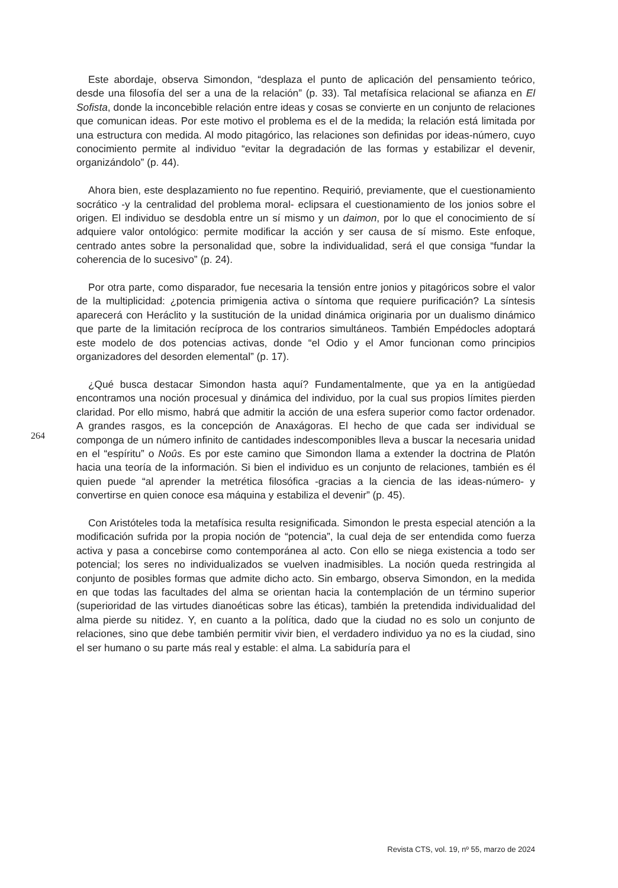Este abordaje, observa Simondon, “desplaza el punto de aplicación del pensamiento teórico, desde una filosofía del ser a una de la relación” (p. 33). Tal metafísica relacional se afianza en El Sofista, donde la inconcebible relación entre ideas y cosas se convierte en un conjunto de relaciones que comunican ideas. Por este motivo el problema es el de la medida; la relación está limitada por una estructura con medida. Al modo pitagórico, las relaciones son definidas por ideas-número, cuyo conocimiento permite al individuo “evitar la degradación de las formas y estabilizar el devenir, organizándolo” (p. 44).
Ahora bien, este desplazamiento no fue repentino. Requirió, previamente, que el cuestionamiento socrático -y la centralidad del problema moral- eclipsara el cuestionamiento de los jonios sobre el origen. El individuo se desdobla entre un sí mismo y un daimon, por lo que el conocimiento de sí adquiere valor ontológico: permite modificar la acción y ser causa de sí mismo. Este enfoque, centrado antes sobre la personalidad que, sobre la individualidad, será el que consiga “fundar la coherencia de lo sucesivo” (p. 24).
Por otra parte, como disparador, fue necesaria la tensión entre jonios y pitagóricos sobre el valor de la multiplicidad: ¿potencia primigenia activa o síntoma que requiere purificación? La síntesis aparecerá con Heráclito y la sustitución de la unidad dinámica originaria por un dualismo dinámico que parte de la limitación recíproca de los contrarios simultáneos. También Empédocles adoptará este modelo de dos potencias activas, donde “el Odio y el Amor funcionan como principios organizadores del desorden elemental” (p. 17).
¿Qué busca destacar Simondon hasta aquí? Fundamentalmente, que ya en la antigüedad encontramos una noción procesual y dinámica del individuo, por la cual sus propios límites pierden claridad. Por ello mismo, habrá que admitir la acción de una esfera superior como factor ordenador. A grandes rasgos, es la concepción de Anaxágoras. El hecho de que cada ser individual se componga de un número infinito de cantidades indescomponibles lleva a buscar la necesaria unidad en el “espíritu” o Noûs. Es por este camino que Simondon llama a extender la doctrina de Platón hacia una teoría de la información. Si bien el individuo es un conjunto de relaciones, también es él quien puede “al aprender la metrética filosófica -gracias a la ciencia de las ideas-número- y convertirse en quien conoce esa máquina y estabiliza el devenir” (p. 45).
Con Aristóteles toda la metafísica resulta resignificada. Simondon le presta especial atención a la modificación sufrida por la propia noción de “potencia”, la cual deja de ser entendida como fuerza activa y pasa a concebirse como contemporánea al acto. Con ello se niega existencia a todo ser potencial; los seres no individualizados se vuelven inadmisibles. La noción queda restringida al conjunto de posibles formas que admite dicho acto. Sin embargo, observa Simondon, en la medida en que todas las facultades del alma se orientan hacia la contemplación de un término superior (superioridad de las virtudes dianoéticas sobre las éticas), también la pretendida individualidad del alma pierde su nitidez. Y, en cuanto a la política, dado que la ciudad no es solo un conjunto de relaciones, sino que debe también permitir vivir bien, el verdadero individuo ya no es la ciudad, sino el ser humano o su parte más real y estable: el alma. La sabiduría para el
264
Revista CTS, vol. 19, nº 55, marzo de 2024